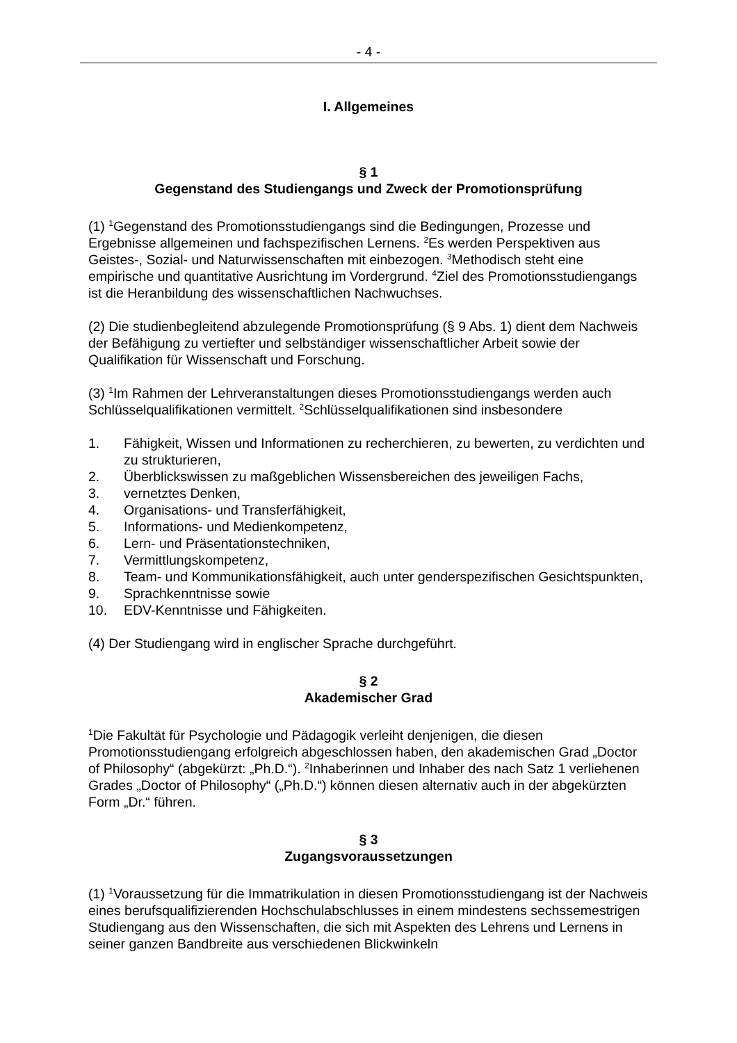- 4 -
I. Allgemeines
§ 1
Gegenstand des Studiengangs und Zweck der Promotionsprüfung
(1) <sup>1</sup>Gegenstand des Promotionsstudiengangs sind die Bedingungen, Prozesse und Ergebnisse allgemeinen und fachspezifischen Lernens. <sup>2</sup>Es werden Perspektiven aus Geistes-, Sozial- und Naturwissenschaften mit einbezogen. <sup>3</sup>Methodisch steht eine empirische und quantitative Ausrichtung im Vordergrund. <sup>4</sup>Ziel des Promotionsstudiengangs ist die Heranbildung des wissenschaftlichen Nachwuchses.
(2) Die studienbegleitend abzulegende Promotionsprüfung (§ 9 Abs. 1) dient dem Nachweis der Befähigung zu vertiefter und selbständiger wissenschaftlicher Arbeit sowie der Qualifikation für Wissenschaft und Forschung.
(3) <sup>1</sup>Im Rahmen der Lehrveranstaltungen dieses Promotionsstudiengangs werden auch Schlüsselqualifikationen vermittelt. <sup>2</sup>Schlüsselqualifikationen sind insbesondere
1. Fähigkeit, Wissen und Informationen zu recherchieren, zu bewerten, zu verdichten und zu strukturieren,
2. Überblickswissen zu maßgeblichen Wissensbereichen des jeweiligen Fachs,
3. vernetztes Denken,
4. Organisations- und Transferfähigkeit,
5. Informations- und Medienkompetenz,
6. Lern- und Präsentationstechniken,
7. Vermittlungskompetenz,
8. Team- und Kommunikationsfähigkeit, auch unter genderspezifischen Gesichtspunkten,
9. Sprachkenntnisse sowie
10. EDV-Kenntnisse und Fähigkeiten.
(4) Der Studiengang wird in englischer Sprache durchgeführt.
§ 2
Akademischer Grad
<sup>1</sup> Die Fakultät für Psychologie und Pädagogik verleiht denjenigen, die diesen Promotionsstudiengang erfolgreich abgeschlossen haben, den akademischen Grad „Doctor of Philosophy“ (abgekürzt: „Ph.D.“). <sup>2</sup>Inhaberinnen und Inhaber des nach Satz 1 verliehenen Grades „Doctor of Philosophy“ („Ph.D.“) können diesen alternativ auch in der abgekürzten Form „Dr.“ führen.
§ 3
Zugangsvoraussetzungen
(1) <sup>1</sup>Voraussetzung für die Immatrikulation in diesen Promotionsstudiengang ist der Nachweis eines berufsqualifizierenden Hochschulabschlusses in einem mindestens sechssemestrigen Studiengang aus den Wissenschaften, die sich mit Aspekten des Lehrens und Lernens in seiner ganzen Bandbreite aus verschiedenen Blickwinkeln